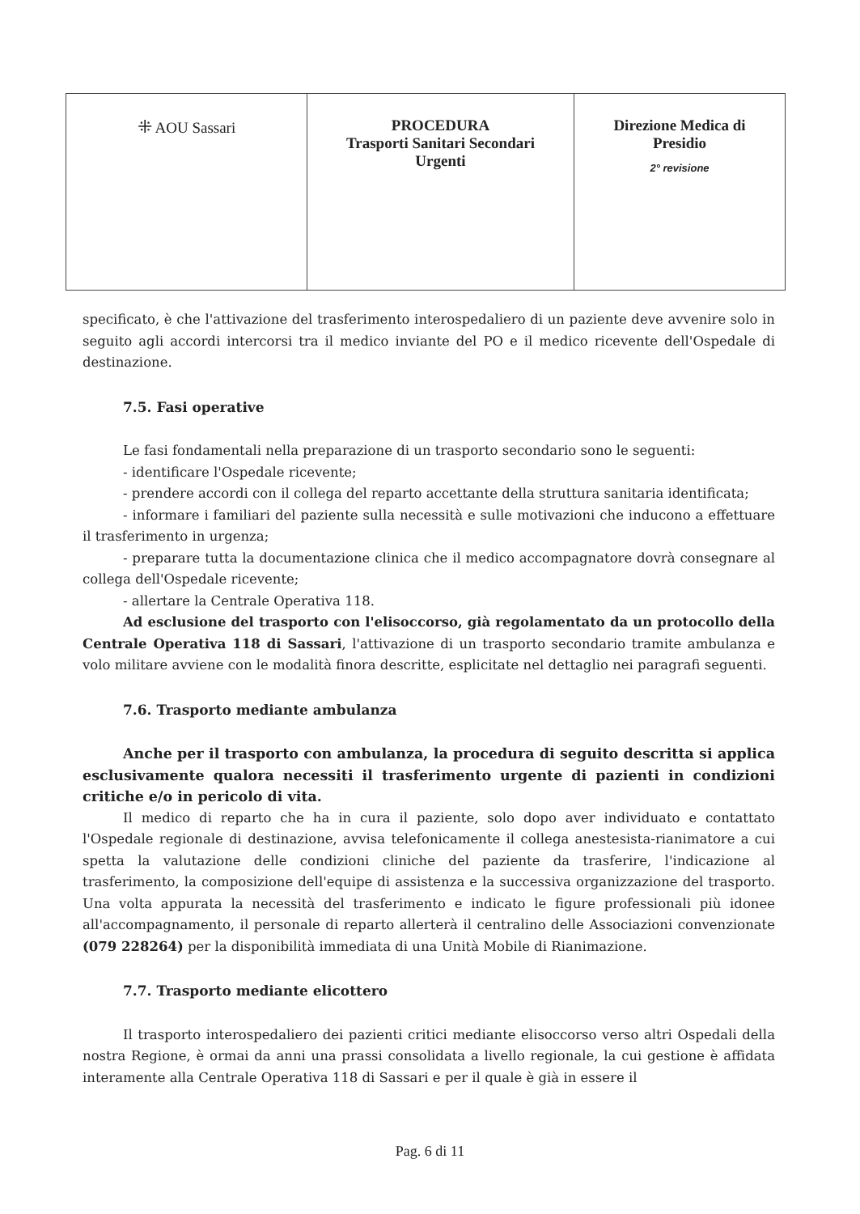| ⁜ AOU Sassari | PROCEDURA Trasporti Sanitari Secondari Urgenti | Direzione Medica di Presidio 2° revisione |
specificato, è che l'attivazione del trasferimento interospedaliero di un paziente deve avvenire solo in seguito agli accordi intercorsi tra il medico inviante del PO e il medico ricevente dell'Ospedale di destinazione.
7.5. Fasi operative
Le fasi fondamentali nella preparazione di un trasporto secondario sono le seguenti:
- identificare l'Ospedale ricevente;
- prendere accordi con il collega del reparto accettante della struttura sanitaria identificata;
- informare i familiari del paziente sulla necessità e sulle motivazioni che inducono a effettuare il trasferimento in urgenza;
- preparare tutta la documentazione clinica che il medico accompagnatore dovrà consegnare al collega dell'Ospedale ricevente;
- allertare la Centrale Operativa 118.
Ad esclusione del trasporto con l'elisoccorso, già regolamentato da un protocollo della Centrale Operativa 118 di Sassari, l'attivazione di un trasporto secondario tramite ambulanza e volo militare avviene con le modalità finora descritte, esplicitate nel dettaglio nei paragrafi seguenti.
7.6. Trasporto mediante ambulanza
Anche per il trasporto con ambulanza, la procedura di seguito descritta si applica esclusivamente qualora necessiti il trasferimento urgente di pazienti in condizioni critiche e/o in pericolo di vita.
Il medico di reparto che ha in cura il paziente, solo dopo aver individuato e contattato l'Ospedale regionale di destinazione, avvisa telefonicamente il collega anestesista-rianimatore a cui spetta la valutazione delle condizioni cliniche del paziente da trasferire, l'indicazione al trasferimento, la composizione dell'equipe di assistenza e la successiva organizzazione del trasporto. Una volta appurata la necessità del trasferimento e indicato le figure professionali più idonee all'accompagnamento, il personale di reparto allerterà il centralino delle Associazioni convenzionate (079 228264) per la disponibilità immediata di una Unità Mobile di Rianimazione.
7.7. Trasporto mediante elicottero
Il trasporto interospedaliero dei pazienti critici mediante elisoccorso verso altri Ospedali della nostra Regione, è ormai da anni una prassi consolidata a livello regionale, la cui gestione è affidata interamente alla Centrale Operativa 118 di Sassari e per il quale è già in essere il
Pag. 6 di 11